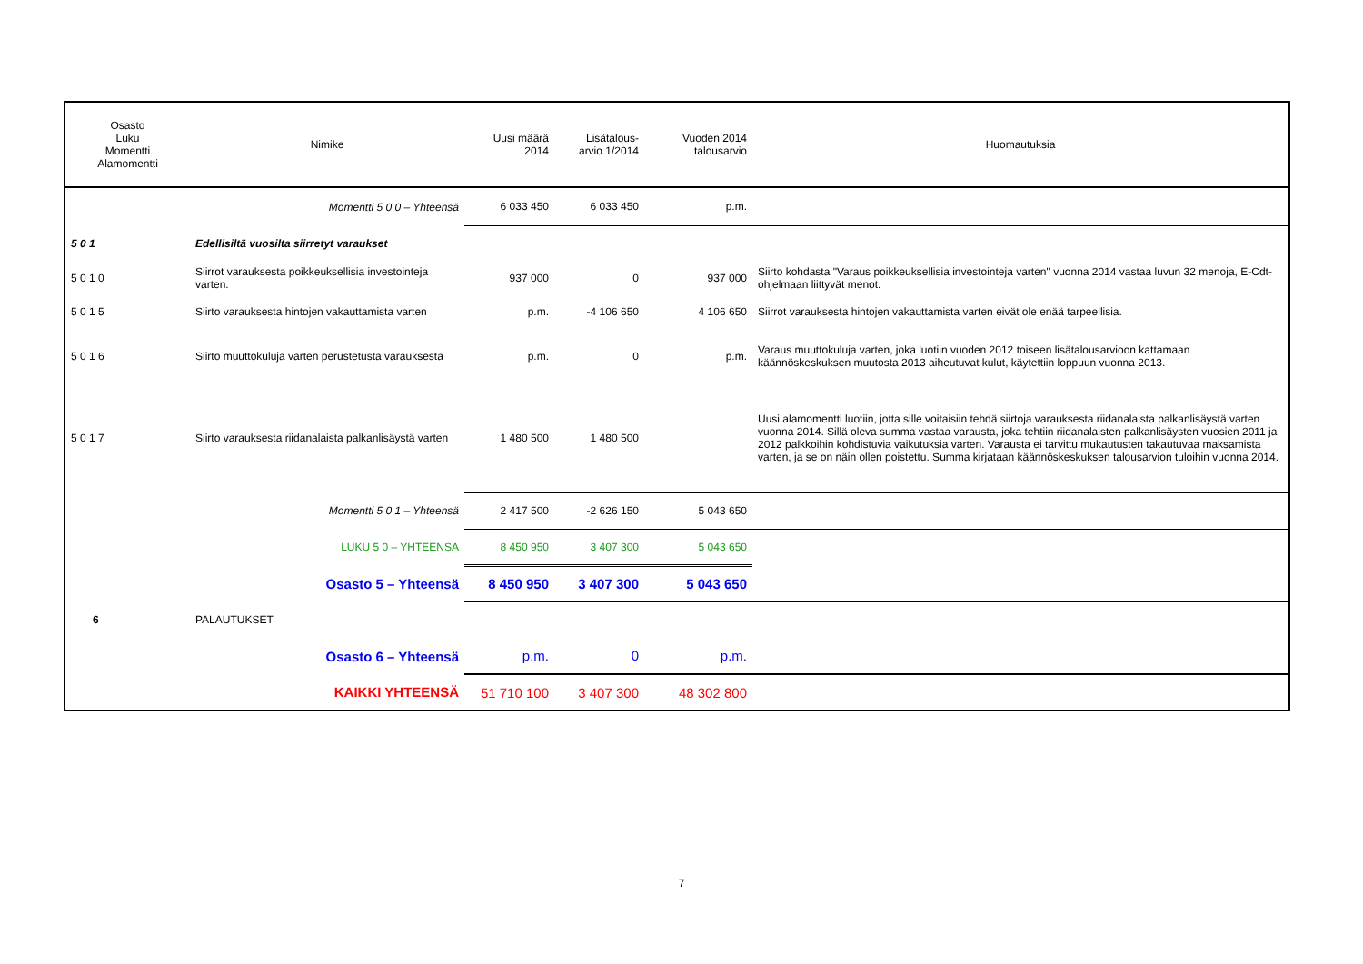| Osasto Luku Momentti Alamomentti | Nimike | Uusi määrä 2014 | Lisätalous- arvio 1/2014 | Vuoden 2014 talousarvio | Huomautuksia |
| --- | --- | --- | --- | --- | --- |
| | Momentti 5 0 0 – Yhteensä | 6 033 450 | 6 033 450 | p.m. | |
| 5 0 1 | Edellisiltä vuosilta siirretyt varaukset | | | | |
| 5 0 1 0 | Siirrot varauksesta poikkeuksellisia investointeja varten. | 937 000 | 0 | 937 000 | Siirto kohdasta "Varaus poikkeuksellisia investointeja varten" vuonna 2014 vastaa luvun 32 menoja, E-Cdt-ohjelmaan liittyvät menot. |
| 5 0 1 5 | Siirto varauksesta hintojen vakauttamista varten | p.m. | -4 106 650 | 4 106 650 | Siirrot varauksesta hintojen vakauttamista varten eivät ole enää tarpeellisia. |
| 5 0 1 6 | Siirto muuttokuluja varten perustetusta varauksesta | p.m. | 0 | p.m. | Varaus muuttokuluja varten, joka luotiin vuoden 2012 toiseen lisätalousarvioon kattamaan käännöskeskuksen muutosta 2013 aiheutuvat kulut, käytettiin loppuun vuonna 2013. |
| 5 0 1 7 | Siirto varauksesta riidanalaista palkanlisäystä varten | 1 480 500 | 1 480 500 | | Uusi alamomentti luotiin, jotta sille voitaisiin tehdä siirtoja varauksesta riidanalaista palkanlisäystä varten vuonna 2014. Sillä oleva summa vastaa varausta, joka tehtiin riidanalaisten palkanlisäysten vuosien 2011 ja 2012 palkkoihin kohdistuvia vaikutuksia varten. Varausta ei tarvittu mukautusten takautuvaa maksamista varten, ja se on näin ollen poistettu. Summa kirjataan käännöskeskuksen talousarvion tuloihin vuonna 2014. |
| | Momentti 5 0 1 – Yhteensä | 2 417 500 | -2 626 150 | 5 043 650 | |
| | LUKU 5 0 – YHTEENSÄ | 8 450 950 | 3 407 300 | 5 043 650 | |
| | Osasto 5 – Yhteensä | 8 450 950 | 3 407 300 | 5 043 650 | |
| 6 | PALAUTUKSET | | | | |
| | Osasto 6 – Yhteensä | p.m. | 0 | p.m. | |
| | KAIKKI YHTEENSÄ | 51 710 100 | 3 407 300 | 48 302 800 | |
7